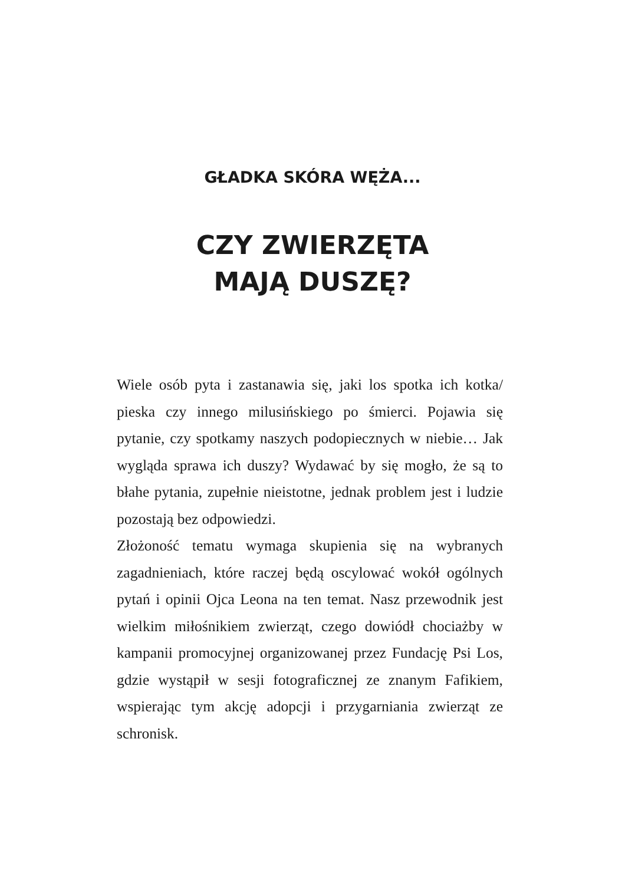GŁADKA SKÓRA WĘŻA...
CZY ZWIERZĘTA
MAJĄ DUSZĘ?
Wiele osób pyta i zastanawia się, jaki los spotka ich kotka/ pieska czy innego milusińskiego po śmierci. Pojawia się pytanie, czy spotkamy naszych podopiecznych w niebie… Jak wygląda sprawa ich duszy? Wydawać by się mogło, że są to błahe pytania, zupełnie nieistotne, jednak problem jest i ludzie pozostają bez odpowiedzi.
Złożoność tematu wymaga skupienia się na wybranych zagadnieniach, które raczej będą oscylować wokół ogólnych pytań i opinii Ojca Leona na ten temat. Nasz przewodnik jest wielkim miłośnikiem zwierząt, czego dowiódł chociażby w kampanii promocyjnej organizowanej przez Fundację Psi Los, gdzie wystąpił w sesji fotograficznej ze znanym Fafikiem, wspierając tym akcję adopcji i przygarniania zwierząt ze schronisk.